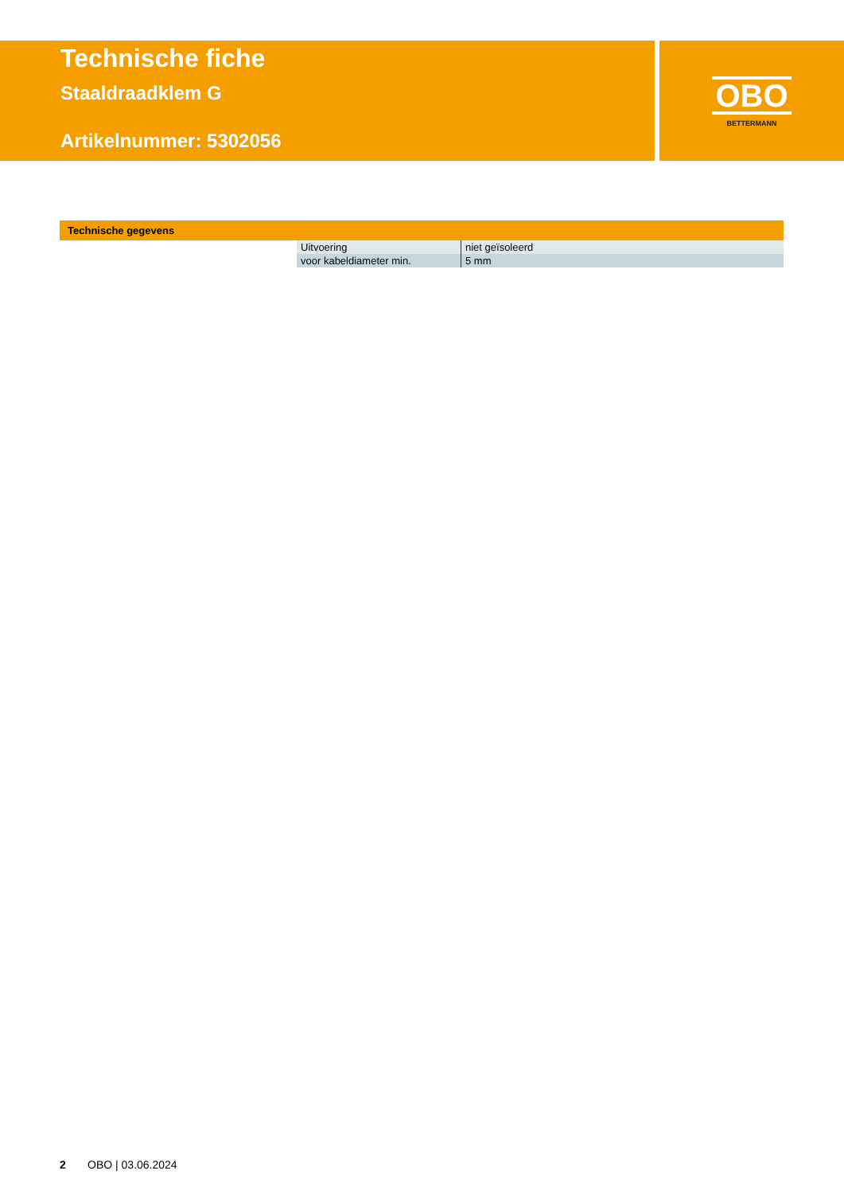Technische fiche
Staaldraadklem G
Artikelnummer: 5302056
OBO
BETTERMANN
Technische gegevens
| Uitvoering | niet geïsoleerd |
| voor kabeldiameter min. | 5 mm |
2 OBO | 03.06.2024